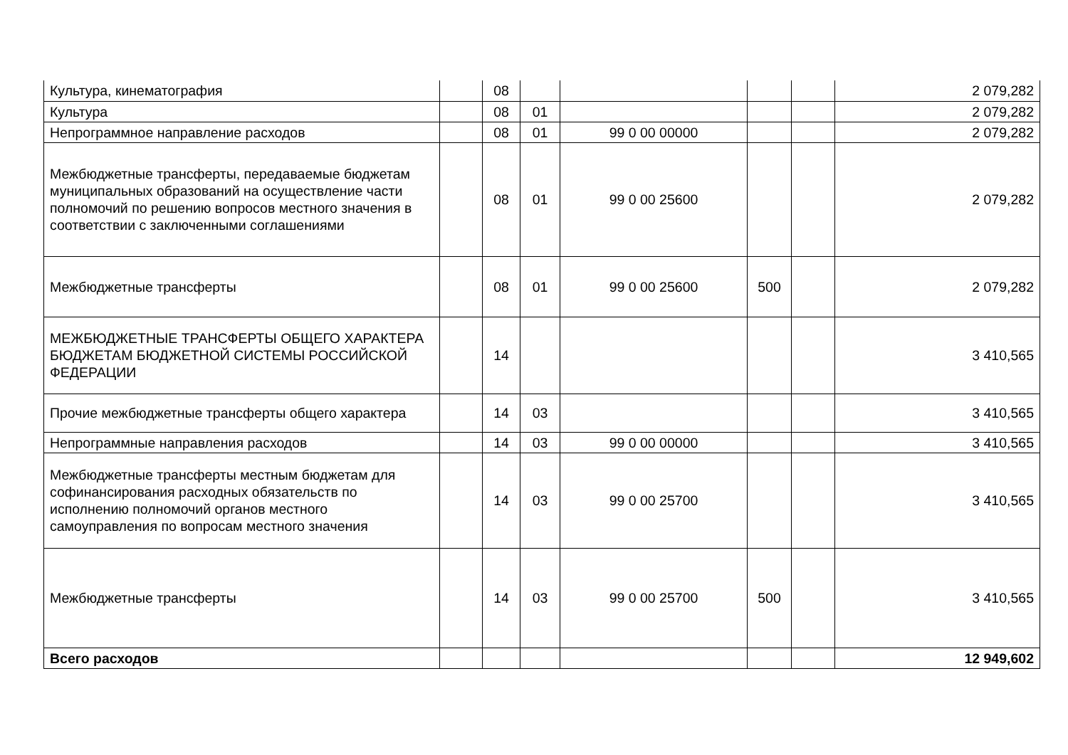| Культура, кинематография | | 08 | | | | | 2 079,282 |
| Культура | | 08 | 01 | | | | 2 079,282 |
| Непрограммное направление расходов | | 08 | 01 | 99 0 00 00000 | | | 2 079,282 |
| Межбюджетные трансферты, передаваемые бюджетам муниципальных образований на осуществление части полномочий по решению вопросов местного значения в соответствии с заключенными соглашениями | | 08 | 01 | 99 0 00 25600 | | | 2 079,282 |
| Межбюджетные трансферты | | 08 | 01 | 99 0 00 25600 | 500 | | 2 079,282 |
| МЕЖБЮДЖЕТНЫЕ ТРАНСФЕРТЫ ОБЩЕГО ХАРАКТЕРА БЮДЖЕТАМ БЮДЖЕТНОЙ СИСТЕМЫ РОССИЙСКОЙ ФЕДЕРАЦИИ | | 14 | | | | | 3 410,565 |
| Прочие межбюджетные трансферты общего характера | | 14 | 03 | | | | 3 410,565 |
| Непрограммные направления расходов | | 14 | 03 | 99 0 00 00000 | | | 3 410,565 |
| Межбюджетные трансферты местным бюджетам для софинансирования расходных обязательств по исполнению полномочий органов местного самоуправления по вопросам местного значения | | 14 | 03 | 99 0 00 25700 | | | 3 410,565 |
| Межбюджетные трансферты | | 14 | 03 | 99 0 00 25700 | 500 | | 3 410,565 |
| Всего расходов | | | | | | | 12 949,602 |